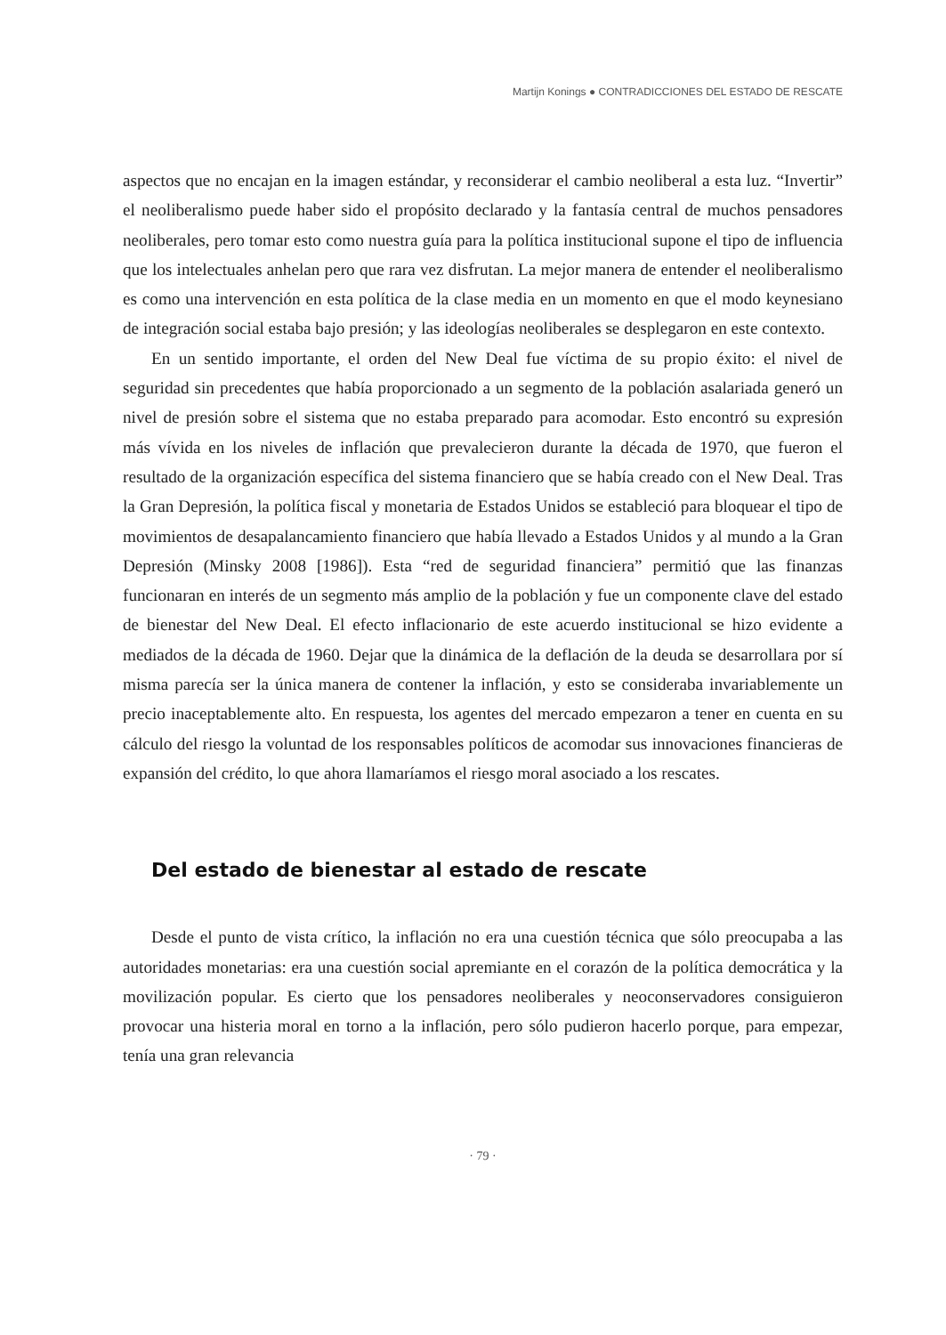Martijn Konings ● CONTRADICCIONES DEL ESTADO DE RESCATE
aspectos que no encajan en la imagen estándar, y reconsiderar el cambio neoliberal a esta luz. “Invertir” el neoliberalismo puede haber sido el propósito declarado y la fantasía central de muchos pensadores neoliberales, pero tomar esto como nuestra guía para la política institucional supone el tipo de influencia que los intelectuales anhelan pero que rara vez disfrutan. La mejor manera de entender el neoliberalismo es como una intervención en esta política de la clase media en un momento en que el modo keynesiano de integración social estaba bajo presión; y las ideologías neoliberales se desplegaron en este contexto.
En un sentido importante, el orden del New Deal fue víctima de su propio éxito: el nivel de seguridad sin precedentes que había proporcionado a un segmento de la población asalariada generó un nivel de presión sobre el sistema que no estaba preparado para acomodar. Esto encontró su expresión más vívida en los niveles de inflación que prevalecieron durante la década de 1970, que fueron el resultado de la organización específica del sistema financiero que se había creado con el New Deal. Tras la Gran Depresión, la política fiscal y monetaria de Estados Unidos se estableció para bloquear el tipo de movimientos de desapalancamiento financiero que había llevado a Estados Unidos y al mundo a la Gran Depresión (Minsky 2008 [1986]). Esta “red de seguridad financiera” permitió que las finanzas funcionaran en interés de un segmento más amplio de la población y fue un componente clave del estado de bienestar del New Deal. El efecto inflacionario de este acuerdo institucional se hizo evidente a mediados de la década de 1960. Dejar que la dinámica de la deflación de la deuda se desarrollara por sí misma parecía ser la única manera de contener la inflación, y esto se consideraba invariablemente un precio inaceptablemente alto. En respuesta, los agentes del mercado empezaron a tener en cuenta en su cálculo del riesgo la voluntad de los responsables políticos de acomodar sus innovaciones financieras de expansión del crédito, lo que ahora llamaríamos el riesgo moral asociado a los rescates.
Del estado de bienestar al estado de rescate
Desde el punto de vista crítico, la inflación no era una cuestión técnica que sólo preocupaba a las autoridades monetarias: era una cuestión social apremiante en el corazón de la política democrática y la movilización popular. Es cierto que los pensadores neoliberales y neoconservadores consiguieron provocar una histeria moral en torno a la inflación, pero sólo pudieron hacerlo porque, para empezar, tenía una gran relevancia
· 79 ·